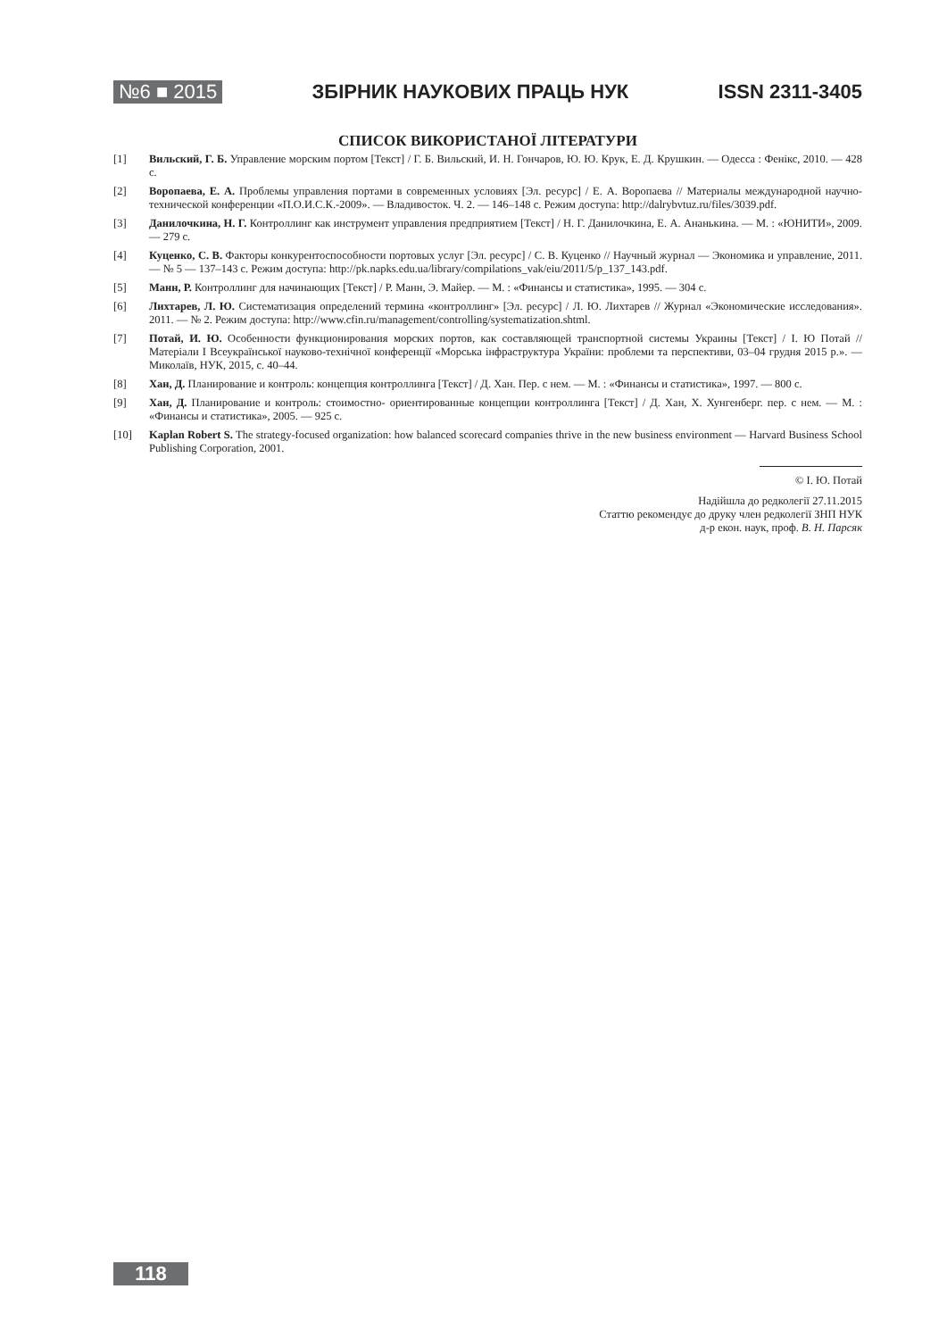№6 ■ 2015 ЗБІРНИК НАУКОВИХ ПРАЦЬ НУК ISSN 2311-3405
СПИСОК ВИКОРИСТАНОЇ ЛІТЕРАТУРИ
[1] Вильский, Г. Б. Управление морским портом [Текст] / Г. Б. Вильский, И. Н. Гончаров, Ю. Ю. Крук, Е. Д. Крушкин. — Одесса : Фенікс, 2010. — 428 с.
[2] Воропаева, Е. А. Проблемы управления портами в современных условиях [Эл. ресурс] / Е. А. Воропаева // Материалы международной научно- технической конференции «П.О.И.С.К.-2009». — Владивосток. Ч. 2. — 146–148 с. Режим доступа: http://dalrybvtuz.ru/files/3039.pdf.
[3] Данилочкина, Н. Г. Контроллинг как инструмент управления предприятием [Текст] / Н. Г. Данилочкина, Е. А. Ананькина. — М. : «ЮНИТИ», 2009. — 279 с.
[4] Куценко, С. В. Факторы конкурентоспособности портовых услуг [Эл. ресурс] / С. В. Куценко // Научный журнал — Экономика и управление, 2011. — № 5 — 137–143 с. Режим доступа: http://pk.napks.edu.ua/library/compilations_vak/eiu/2011/5/p_137_143.pdf.
[5] Манн, Р. Контроллинг для начинающих [Текст] / Р. Манн, Э. Майер. — М. : «Финансы и статистика», 1995. — 304 с.
[6] Лихтарев, Л. Ю. Систематизация определений термина «контроллинг» [Эл. ресурс] / Л. Ю. Лихтарев // Журнал «Экономические исследования». 2011. — № 2. Режим доступа: http://www.cfin.ru/management/controlling/systematization.shtml.
[7] Потай, И. Ю. Особенности функционирования морских портов, как составляющей транспортной системы Украины [Текст] / І. Ю Потай // Матеріали I Всеукраїнської науково-технічної конференції «Морська інфраструктура України: проблеми та перспективи, 03–04 грудня 2015 р.». — Миколаїв, НУК, 2015, с. 40–44.
[8] Хан, Д. Планирование и контроль: концепция контроллинга [Текст] / Д. Хан. Пер. с нем. — М. : «Финансы и статистика», 1997. — 800 с.
[9] Хан, Д. Планирование и контроль: стоимостно- ориентированные концепции контроллинга [Текст] / Д. Хан, Х. Хунгенберг. пер. с нем. — М. : «Финансы и статистика», 2005. — 925 с.
[10] Kaplan Robert S. The strategy-focused organization: how balanced scorecard companies thrive in the new business environment — Harvard Business School Publishing Corporation, 2001.
© І. Ю. Потай
Надійшла до редколегії 27.11.2015
Статтю рекомендує до друку член редколегії ЗНП НУК
д-р екон. наук, проф. В. Н. Парсяк
118